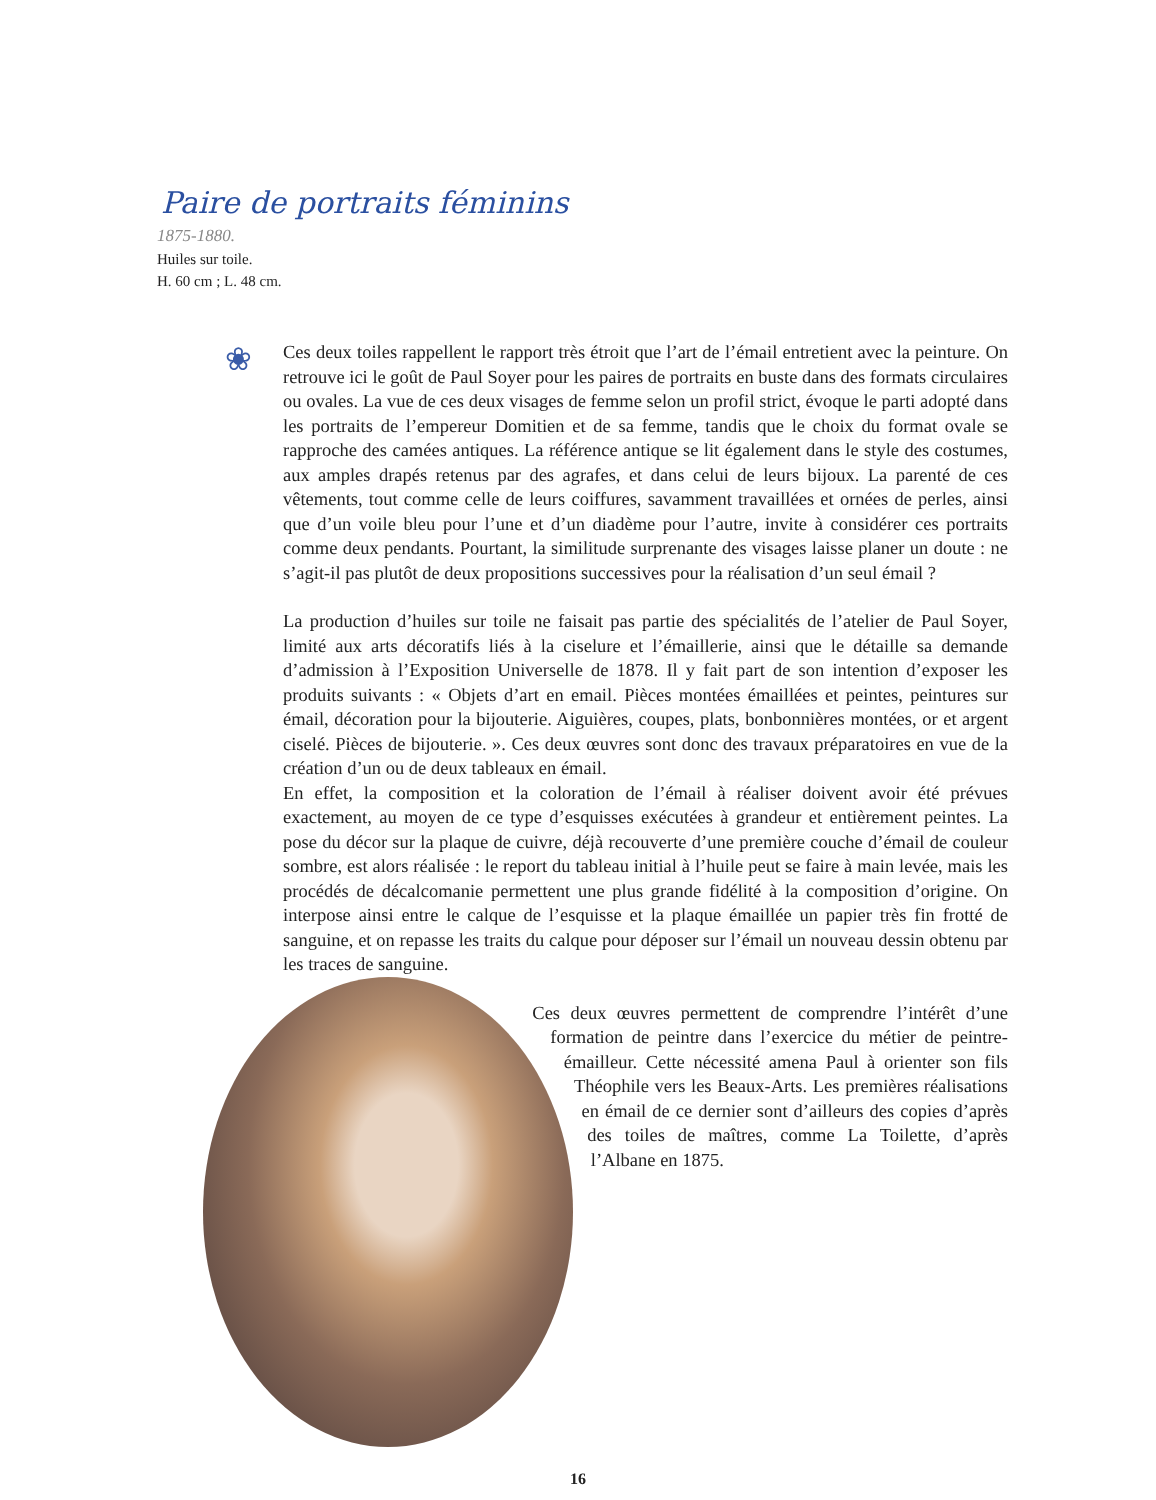Paire de portraits féminins
1875-1880.
Huiles sur toile.
H. 60 cm ; L. 48 cm.
❀
Ces deux toiles rappellent le rapport très étroit que l’art de l’émail entretient avec la peinture. On retrouve ici le goût de Paul Soyer pour les paires de portraits en buste dans des formats circulaires ou ovales. La vue de ces deux visages de femme selon un profil strict, évoque le parti adopté dans les portraits de l’empereur Domitien et de sa femme, tandis que le choix du format ovale se rapproche des camées antiques. La référence antique se lit également dans le style des costumes, aux amples drapés retenus par des agrafes, et dans celui de leurs bijoux. La parenté de ces vêtements, tout comme celle de leurs coiffures, savamment travaillées et ornées de perles, ainsi que d’un voile bleu pour l’une et d’un diadème pour l’autre, invite à considérer ces portraits comme deux pendants. Pourtant, la similitude surprenante des visages laisse planer un doute : ne s’agit-il pas plutôt de deux propositions successives pour la réalisation d’un seul émail ?
La production d’huiles sur toile ne faisait pas partie des spécialités de l’atelier de Paul Soyer, limité aux arts décoratifs liés à la ciselure et l’émaillerie, ainsi que le détaille sa demande d’admission à l’Exposition Universelle de 1878. Il y fait part de son intention d’exposer les produits suivants : « Objets d’art en email. Pièces montées émaillées et peintes, peintures sur émail, décoration pour la bijouterie. Aiguières, coupes, plats, bonbonnières montées, or et argent ciselé. Pièces de bijouterie. ». Ces deux œuvres sont donc des travaux préparatoires en vue de la création d’un ou de deux tableaux en émail.
En effet, la composition et la coloration de l’émail à réaliser doivent avoir été prévues exactement, au moyen de ce type d’esquisses exécutées à grandeur et entièrement peintes. La pose du décor sur la plaque de cuivre, déjà recouverte d’une première couche d’émail de couleur sombre, est alors réalisée : le report du tableau initial à l’huile peut se faire à main levée, mais les procédés de décalcomanie permettent une plus grande fidélité à la composition d’origine. On interpose ainsi entre le calque de l’esquisse et la plaque émaillée un papier très fin frotté de sanguine, et on repasse les traits du calque pour déposer sur l’émail un nouveau dessin obtenu par les traces de sanguine.
Ces deux œuvres permettent de comprendre l’intérêt d’une formation de peintre dans l’exercice du métier de peintre-émailleur. Cette nécessité amena Paul à orienter son fils Théophile vers les Beaux-Arts. Les premières réalisations en émail de ce dernier sont d’ailleurs des copies d’après des toiles de maîtres, comme La Toilette, d’après l’Albane en 1875.
16